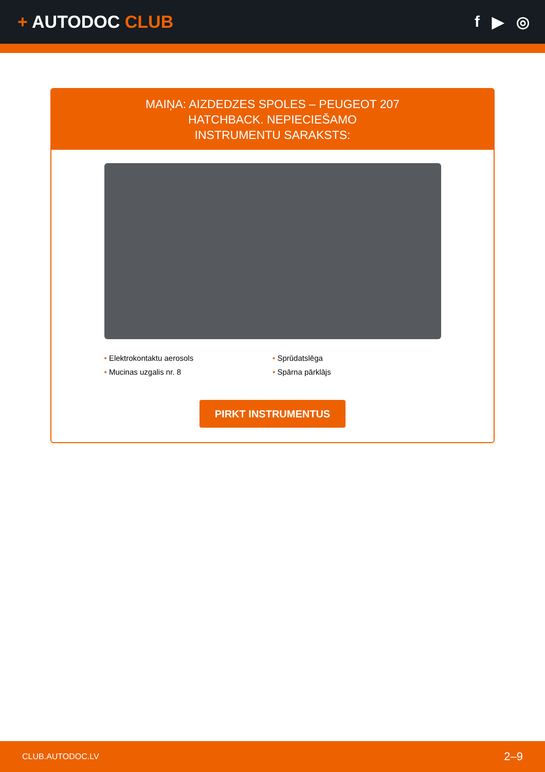+ AUTODOC CLUB
f ▶ ◎
MAIŅA: AIZDEDZES SPOLES – PEUGEOT 207 HATCHBACK. NEPIECIEŠAMO INSTRUMENTU SARAKSTS:
• Elektrokontaktu aerosols
• Sprūdatslēga
• Mucinas uzgalis nr. 8
• Spārna pārklājs
PIRKT INSTRUMENTUS
CLUB.AUTODOC.LV 2–9